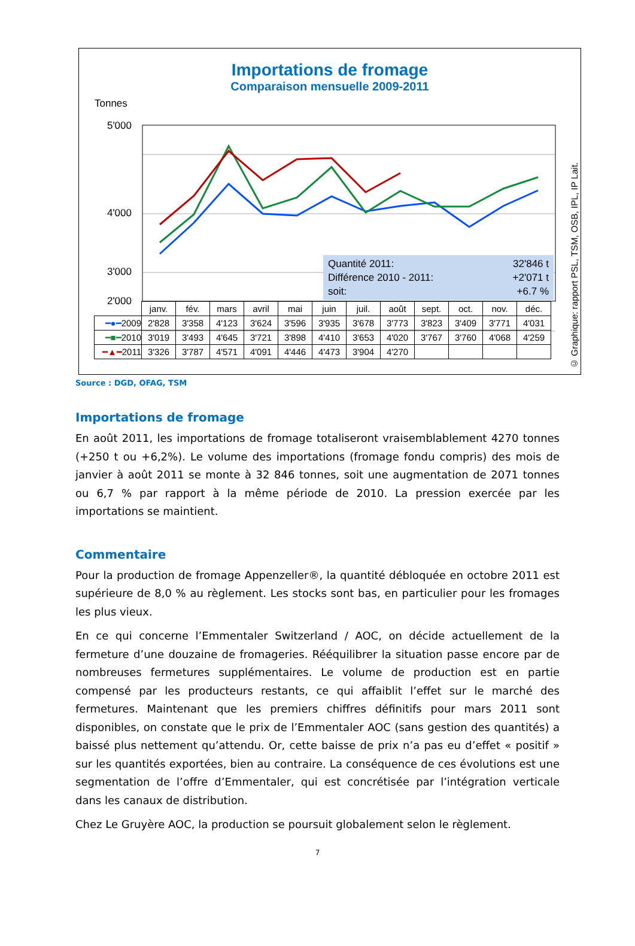Importations de fromage
Comparaison mensuelle 2009-2011
Tonnes
5'000
4'000
3'000
2'000
Quantité 2011: 32'846 t
Différence 2010 - 2011: +2'071 t
soit: +6.7 %
| | janv. | fév. | mars | avril | mai | juin | juil. | août | sept. | oct. | nov. | déc. |
| ━●━ 2009 | 2'828 | 3'358 | 4'123 | 3'624 | 3'596 | 3'935 | 3'678 | 3'773 | 3'823 | 3'409 | 3'771 | 4'031 |
| ━■━ 2010 | 3'019 | 3'493 | 4'645 | 3'721 | 3'898 | 4'410 | 3'653 | 4'020 | 3'767 | 3'760 | 4'068 | 4'259 |
| ━▲━ 2011 | 3'326 | 3'787 | 4'571 | 4'091 | 4'446 | 4'473 | 3'904 | 4'270 | | | | |
© Graphique: rapport PSL, TSM, OSB, IPL, IP Lait.
Source : DGD, OFAG, TSM
Importations de fromage
En août 2011, les importations de fromage totaliseront vraisemblablement 4270 tonnes (+250 t ou +6,2%). Le volume des importations (fromage fondu compris) des mois de janvier à août 2011 se monte à 32 846 tonnes, soit une augmentation de 2071 tonnes ou 6,7 % par rapport à la même période de 2010. La pression exercée par les importations se maintient.
Commentaire
Pour la production de fromage Appenzeller®, la quantité débloquée en octobre 2011 est supérieure de 8,0 % au règlement. Les stocks sont bas, en particulier pour les fromages les plus vieux.
En ce qui concerne l’Emmentaler Switzerland / AOC, on décide actuellement de la fermeture d’une douzaine de fromageries. Rééquilibrer la situation passe encore par de nombreuses fermetures supplémentaires. Le volume de production est en partie compensé par les producteurs restants, ce qui affaiblit l’effet sur le marché des fermetures. Maintenant que les premiers chiffres définitifs pour mars 2011 sont disponibles, on constate que le prix de l’Emmentaler AOC (sans gestion des quantités) a baissé plus nettement qu’attendu. Or, cette baisse de prix n’a pas eu d’effet « positif » sur les quantités exportées, bien au contraire. La conséquence de ces évolutions est une segmentation de l’offre d’Emmentaler, qui est concrétisée par l’intégration verticale dans les canaux de distribution.
Chez Le Gruyère AOC, la production se poursuit globalement selon le règlement.
7